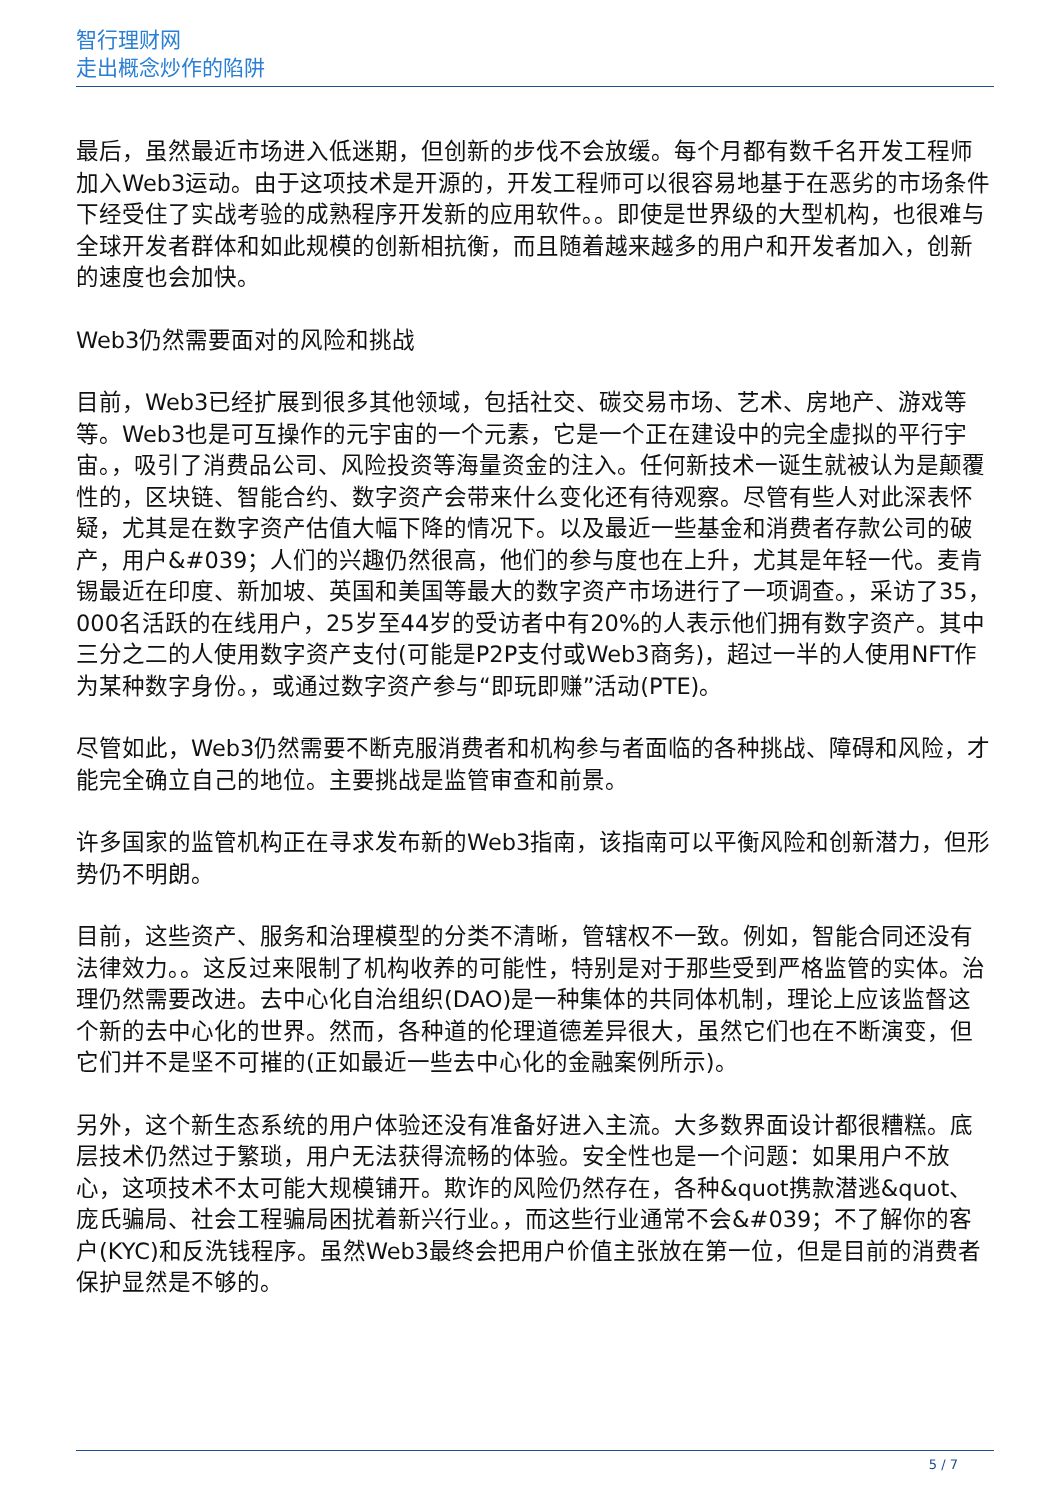智行理财网
走出概念炒作的陷阱
最后，虽然最近市场进入低迷期，但创新的步伐不会放缓。每个月都有数千名开发工程师加入Web3运动。由于这项技术是开源的，开发工程师可以很容易地基于在恶劣的市场条件下经受住了实战考验的成熟程序开发新的应用软件。。即使是世界级的大型机构，也很难与全球开发者群体和如此规模的创新相抗衡，而且随着越来越多的用户和开发者加入，创新的速度也会加快。
Web3仍然需要面对的风险和挑战
目前，Web3已经扩展到很多其他领域，包括社交、碳交易市场、艺术、房地产、游戏等等。Web3也是可互操作的元宇宙的一个元素，它是一个正在建设中的完全虚拟的平行宇宙。，吸引了消费品公司、风险投资等海量资金的注入。任何新技术一诞生就被认为是颠覆性的，区块链、智能合约、数字资产会带来什么变化还有待观察。尽管有些人对此深表怀疑，尤其是在数字资产估值大幅下降的情况下。以及最近一些基金和消费者存款公司的破产，用户&#039；人们的兴趣仍然很高，他们的参与度也在上升，尤其是年轻一代。麦肯锡最近在印度、新加坡、英国和美国等最大的数字资产市场进行了一项调查。，采访了35，000名活跃的在线用户，25岁至44岁的受访者中有20%的人表示他们拥有数字资产。其中三分之二的人使用数字资产支付(可能是P2P支付或Web3商务)，超过一半的人使用NFT作为某种数字身份。，或通过数字资产参与“即玩即赚”活动(PTE)。
尽管如此，Web3仍然需要不断克服消费者和机构参与者面临的各种挑战、障碍和风险，才能完全确立自己的地位。主要挑战是监管审查和前景。
许多国家的监管机构正在寻求发布新的Web3指南，该指南可以平衡风险和创新潜力，但形势仍不明朗。
目前，这些资产、服务和治理模型的分类不清晰，管辖权不一致。例如，智能合同还没有法律效力。。这反过来限制了机构收养的可能性，特别是对于那些受到严格监管的实体。治理仍然需要改进。去中心化自治组织(DAO)是一种集体的共同体机制，理论上应该监督这个新的去中心化的世界。然而，各种道的伦理道德差异很大，虽然它们也在不断演变，但它们并不是坚不可摧的(正如最近一些去中心化的金融案例所示)。
另外，这个新生态系统的用户体验还没有准备好进入主流。大多数界面设计都很糟糕。底层技术仍然过于繁琐，用户无法获得流畅的体验。安全性也是一个问题：如果用户不放心，这项技术不太可能大规模铺开。欺诈的风险仍然存在，各种&quot携款潜逃&quot、庞氏骗局、社会工程骗局困扰着新兴行业。，而这些行业通常不会&#039；不了解你的客户(KYC)和反洗钱程序。虽然Web3最终会把用户价值主张放在第一位，但是目前的消费者保护显然是不够的。
5 / 7